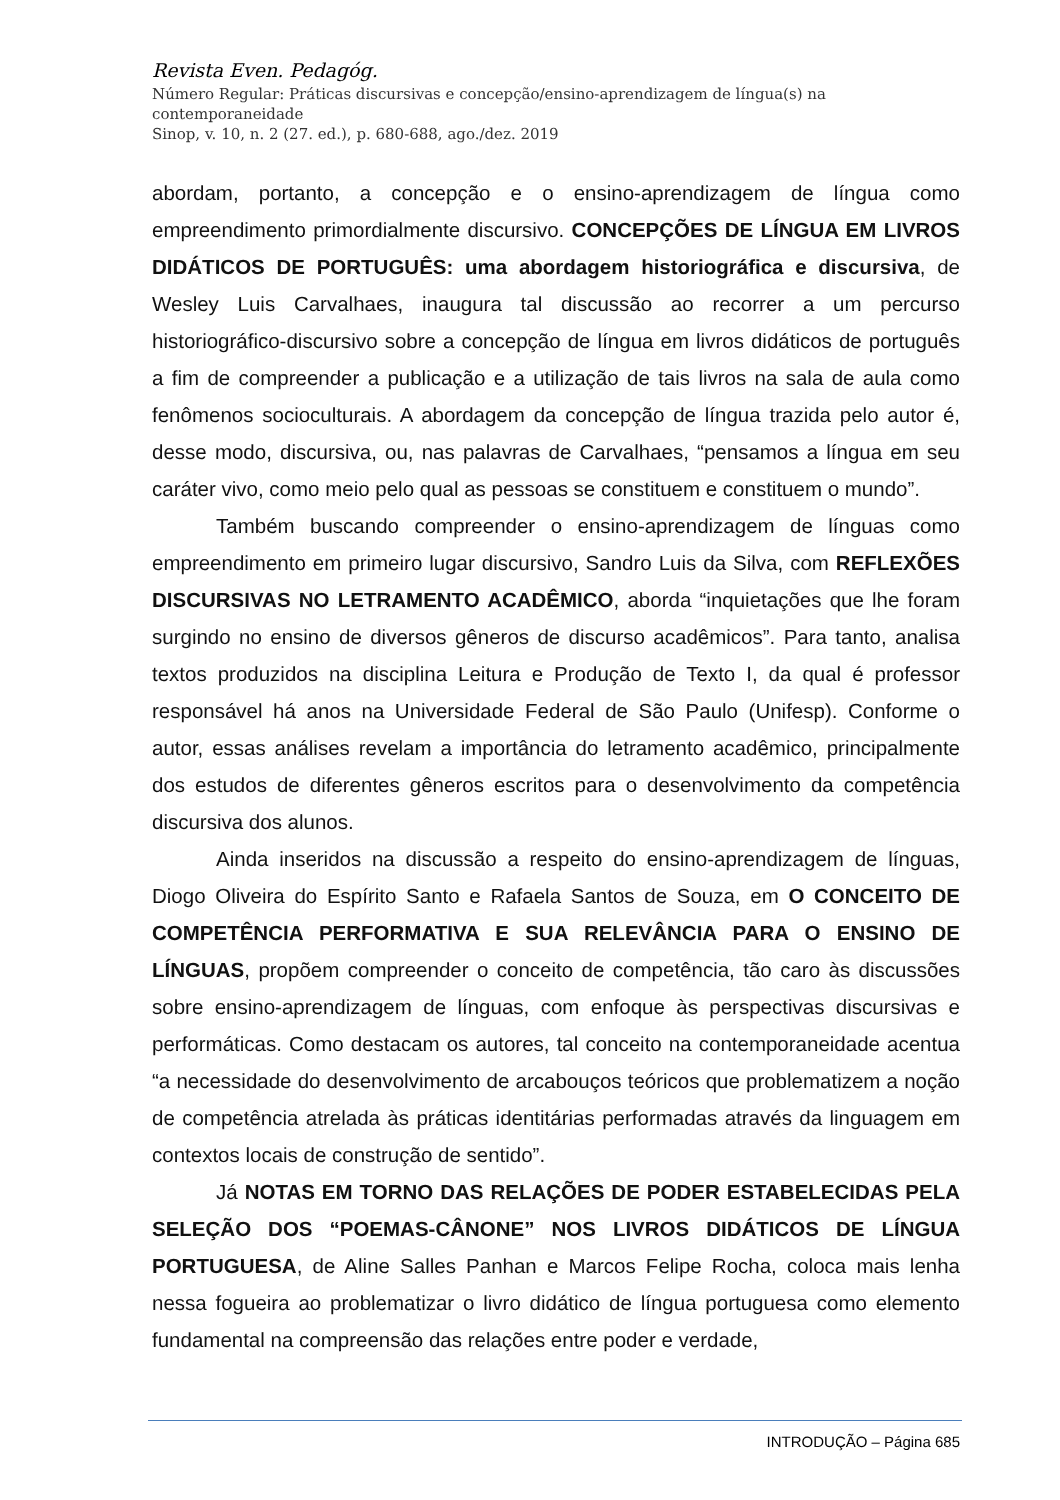Revista Even. Pedagóg.
Número Regular: Práticas discursivas e concepção/ensino-aprendizagem de língua(s) na contemporaneidade
Sinop, v. 10, n. 2 (27. ed.), p. 680-688, ago./dez. 2019
abordam, portanto, a concepção e o ensino-aprendizagem de língua como empreendimento primordialmente discursivo. CONCEPÇÕES DE LÍNGUA EM LIVROS DIDÁTICOS DE PORTUGUÊS: uma abordagem historiográfica e discursiva, de Wesley Luis Carvalhaes, inaugura tal discussão ao recorrer a um percurso historiográfico-discursivo sobre a concepção de língua em livros didáticos de português a fim de compreender a publicação e a utilização de tais livros na sala de aula como fenômenos socioculturais. A abordagem da concepção de língua trazida pelo autor é, desse modo, discursiva, ou, nas palavras de Carvalhaes, “pensamos a língua em seu caráter vivo, como meio pelo qual as pessoas se constituem e constituem o mundo”.
Também buscando compreender o ensino-aprendizagem de línguas como empreendimento em primeiro lugar discursivo, Sandro Luis da Silva, com REFLEXÕES DISCURSIVAS NO LETRAMENTO ACADÊMICO, aborda “inquietações que lhe foram surgindo no ensino de diversos gêneros de discurso acadêmicos”. Para tanto, analisa textos produzidos na disciplina Leitura e Produção de Texto I, da qual é professor responsável há anos na Universidade Federal de São Paulo (Unifesp). Conforme o autor, essas análises revelam a importância do letramento acadêmico, principalmente dos estudos de diferentes gêneros escritos para o desenvolvimento da competência discursiva dos alunos.
Ainda inseridos na discussão a respeito do ensino-aprendizagem de línguas, Diogo Oliveira do Espírito Santo e Rafaela Santos de Souza, em O CONCEITO DE COMPETÊNCIA PERFORMATIVA E SUA RELEVÂNCIA PARA O ENSINO DE LÍNGUAS, propõem compreender o conceito de competência, tão caro às discussões sobre ensino-aprendizagem de línguas, com enfoque às perspectivas discursivas e performáticas. Como destacam os autores, tal conceito na contemporaneidade acentua “a necessidade do desenvolvimento de arcabouços teóricos que problematizem a noção de competência atrelada às práticas identitárias performadas através da linguagem em contextos locais de construção de sentido”.
Já NOTAS EM TORNO DAS RELAÇÕES DE PODER ESTABELECIDAS PELA SELEÇÃO DOS “POEMAS-CÂNONE” NOS LIVROS DIDÁTICOS DE LÍNGUA PORTUGUESA, de Aline Salles Panhan e Marcos Felipe Rocha, coloca mais lenha nessa fogueira ao problematizar o livro didático de língua portuguesa como elemento fundamental na compreensão das relações entre poder e verdade,
INTRODUÇÃO – Página 685